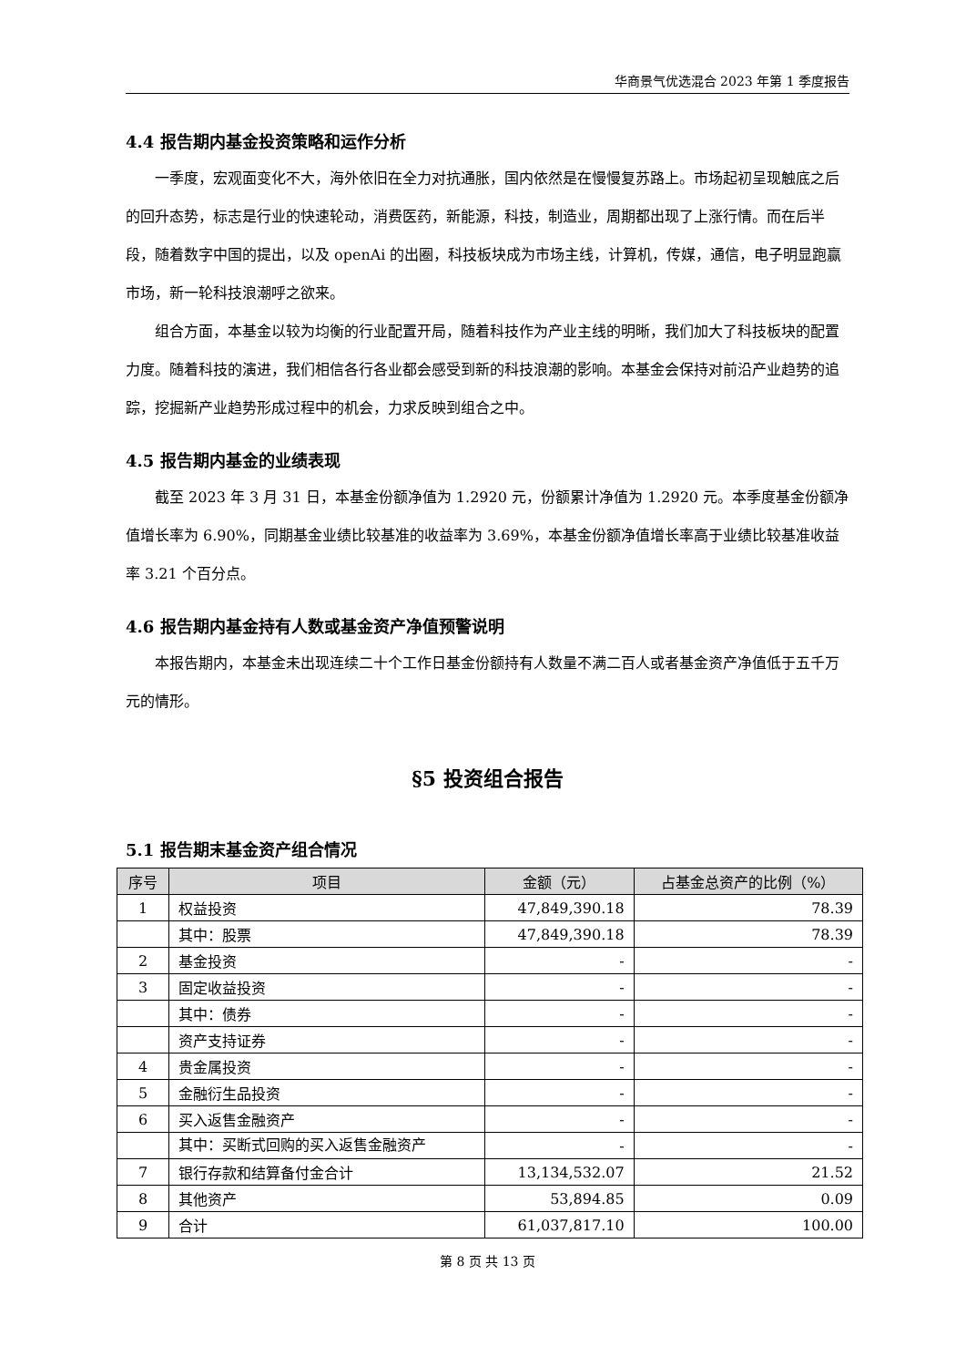华商景气优选混合 2023 年第 1 季度报告
4.4 报告期内基金投资策略和运作分析
一季度，宏观面变化不大，海外依旧在全力对抗通胀，国内依然是在慢慢复苏路上。市场起初呈现触底之后的回升态势，标志是行业的快速轮动，消费医药，新能源，科技，制造业，周期都出现了上涨行情。而在后半段，随着数字中国的提出，以及 openAi 的出圈，科技板块成为市场主线，计算机，传媒，通信，电子明显跑赢市场，新一轮科技浪潮呼之欲来。
组合方面，本基金以较为均衡的行业配置开局，随着科技作为产业主线的明晰，我们加大了科技板块的配置力度。随着科技的演进，我们相信各行各业都会感受到新的科技浪潮的影响。本基金会保持对前沿产业趋势的追踪，挖掘新产业趋势形成过程中的机会，力求反映到组合之中。
4.5 报告期内基金的业绩表现
截至 2023 年 3 月 31 日，本基金份额净值为 1.2920 元，份额累计净值为 1.2920 元。本季度基金份额净值增长率为 6.90%，同期基金业绩比较基准的收益率为 3.69%，本基金份额净值增长率高于业绩比较基准收益率 3.21 个百分点。
4.6 报告期内基金持有人数或基金资产净值预警说明
本报告期内，本基金未出现连续二十个工作日基金份额持有人数量不满二百人或者基金资产净值低于五千万元的情形。
§5 投资组合报告
5.1 报告期末基金资产组合情况
| 序号 | 项目 | 金额（元） | 占基金总资产的比例（%） |
| --- | --- | --- | --- |
| 1 | 权益投资 | 47,849,390.18 | 78.39 |
| | 其中：股票 | 47,849,390.18 | 78.39 |
| 2 | 基金投资 | - | - |
| 3 | 固定收益投资 | - | - |
| | 其中：债券 | - | - |
| | 资产支持证券 | - | - |
| 4 | 贵金属投资 | - | - |
| 5 | 金融衍生品投资 | - | - |
| 6 | 买入返售金融资产 | - | - |
| | 其中：买断式回购的买入返售金融资产 | - | - |
| 7 | 银行存款和结算备付金合计 | 13,134,532.07 | 21.52 |
| 8 | 其他资产 | 53,894.85 | 0.09 |
| 9 | 合计 | 61,037,817.10 | 100.00 |
第 8 页 共 13 页